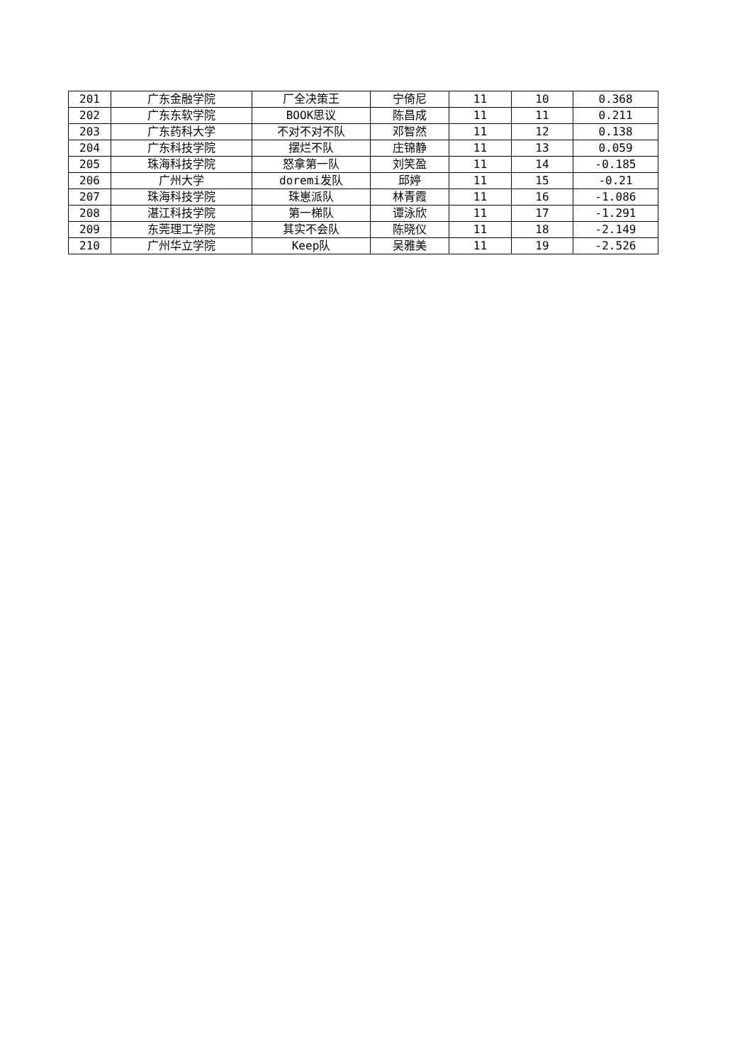| 201 | 广东金融学院 | 厂全决策王 | 宁倚尼 | 11 | 10 | 0.368 |
| 202 | 广东东软学院 | BOOK思议 | 陈昌成 | 11 | 11 | 0.211 |
| 203 | 广东药科大学 | 不对不对不队 | 邓智然 | 11 | 12 | 0.138 |
| 204 | 广东科技学院 | 摆烂不队 | 庄锦静 | 11 | 13 | 0.059 |
| 205 | 珠海科技学院 | 怒拿第一队 | 刘笑盈 | 11 | 14 | -0.185 |
| 206 | 广州大学 | doremi发队 | 邱婷 | 11 | 15 | -0.21 |
| 207 | 珠海科技学院 | 珠崽派队 | 林青霞 | 11 | 16 | -1.086 |
| 208 | 湛江科技学院 | 第一梯队 | 谭泳欣 | 11 | 17 | -1.291 |
| 209 | 东莞理工学院 | 其实不会队 | 陈晓仪 | 11 | 18 | -2.149 |
| 210 | 广州华立学院 | Keep队 | 吴雅美 | 11 | 19 | -2.526 |